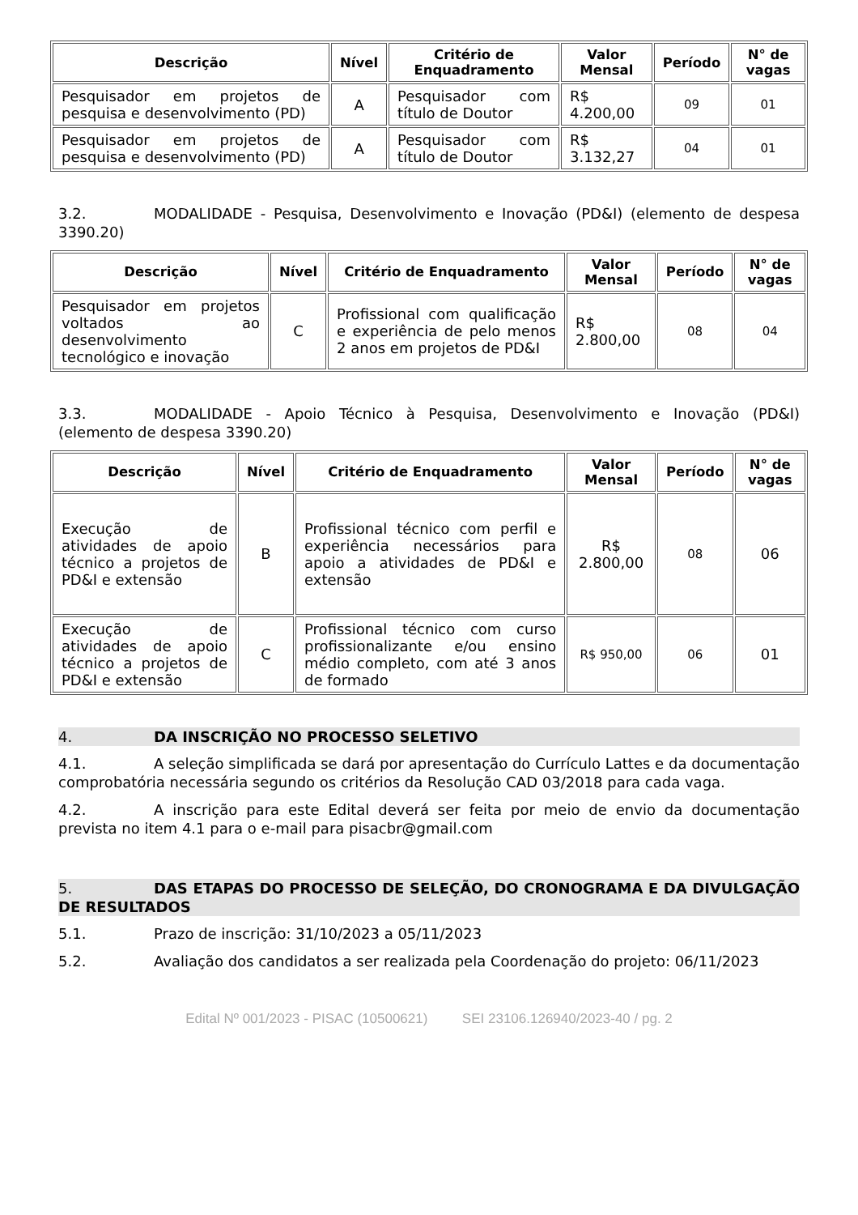| Descrição | Nível | Critério de Enquadramento | Valor Mensal | Período | N° de vagas |
| --- | --- | --- | --- | --- | --- |
| Pesquisador em projetos de pesquisa e desenvolvimento (PD) | A | Pesquisador com título de Doutor | R$ 4.200,00 | 09 | 01 |
| Pesquisador em projetos de pesquisa e desenvolvimento (PD) | A | Pesquisador com título de Doutor | R$ 3.132,27 | 04 | 01 |
3.2. MODALIDADE - Pesquisa, Desenvolvimento e Inovação (PD&I) (elemento de despesa 3390.20)
| Descrição | Nível | Critério de Enquadramento | Valor Mensal | Período | N° de vagas |
| --- | --- | --- | --- | --- | --- |
| Pesquisador em projetos voltados ao desenvolvimento tecnológico e inovação | C | Profissional com qualificação e experiência de pelo menos 2 anos em projetos de PD&I | R$ 2.800,00 | 08 | 04 |
3.3. MODALIDADE - Apoio Técnico à Pesquisa, Desenvolvimento e Inovação (PD&I) (elemento de despesa 3390.20)
| Descrição | Nível | Critério de Enquadramento | Valor Mensal | Período | N° de vagas |
| --- | --- | --- | --- | --- | --- |
| Execução de atividades de apoio técnico a projetos de PD&I e extensão | B | Profissional técnico com perfil e experiência necessários para apoio a atividades de PD&I e extensão | R$ 2.800,00 | 08 | 06 |
| Execução de atividades de apoio técnico a projetos de PD&I e extensão | C | Profissional técnico com curso profissionalizante e/ou ensino médio completo, com até 3 anos de formado | R$ 950,00 | 06 | 01 |
4. DA INSCRIÇÃO NO PROCESSO SELETIVO
4.1. A seleção simplificada se dará por apresentação do Currículo Lattes e da documentação comprobatória necessária segundo os critérios da Resolução CAD 03/2018 para cada vaga.
4.2. A inscrição para este Edital deverá ser feita por meio de envio da documentação prevista no item 4.1 para o e-mail para pisacbr@gmail.com
5. DAS ETAPAS DO PROCESSO DE SELEÇÃO, DO CRONOGRAMA E DA DIVULGAÇÃO DE RESULTADOS
5.1. Prazo de inscrição: 31/10/2023 a 05/11/2023
5.2. Avaliação dos candidatos a ser realizada pela Coordenação do projeto: 06/11/2023
Edital Nº 001/2023 - PISAC (10500621) SEI 23106.126940/2023-40 / pg. 2